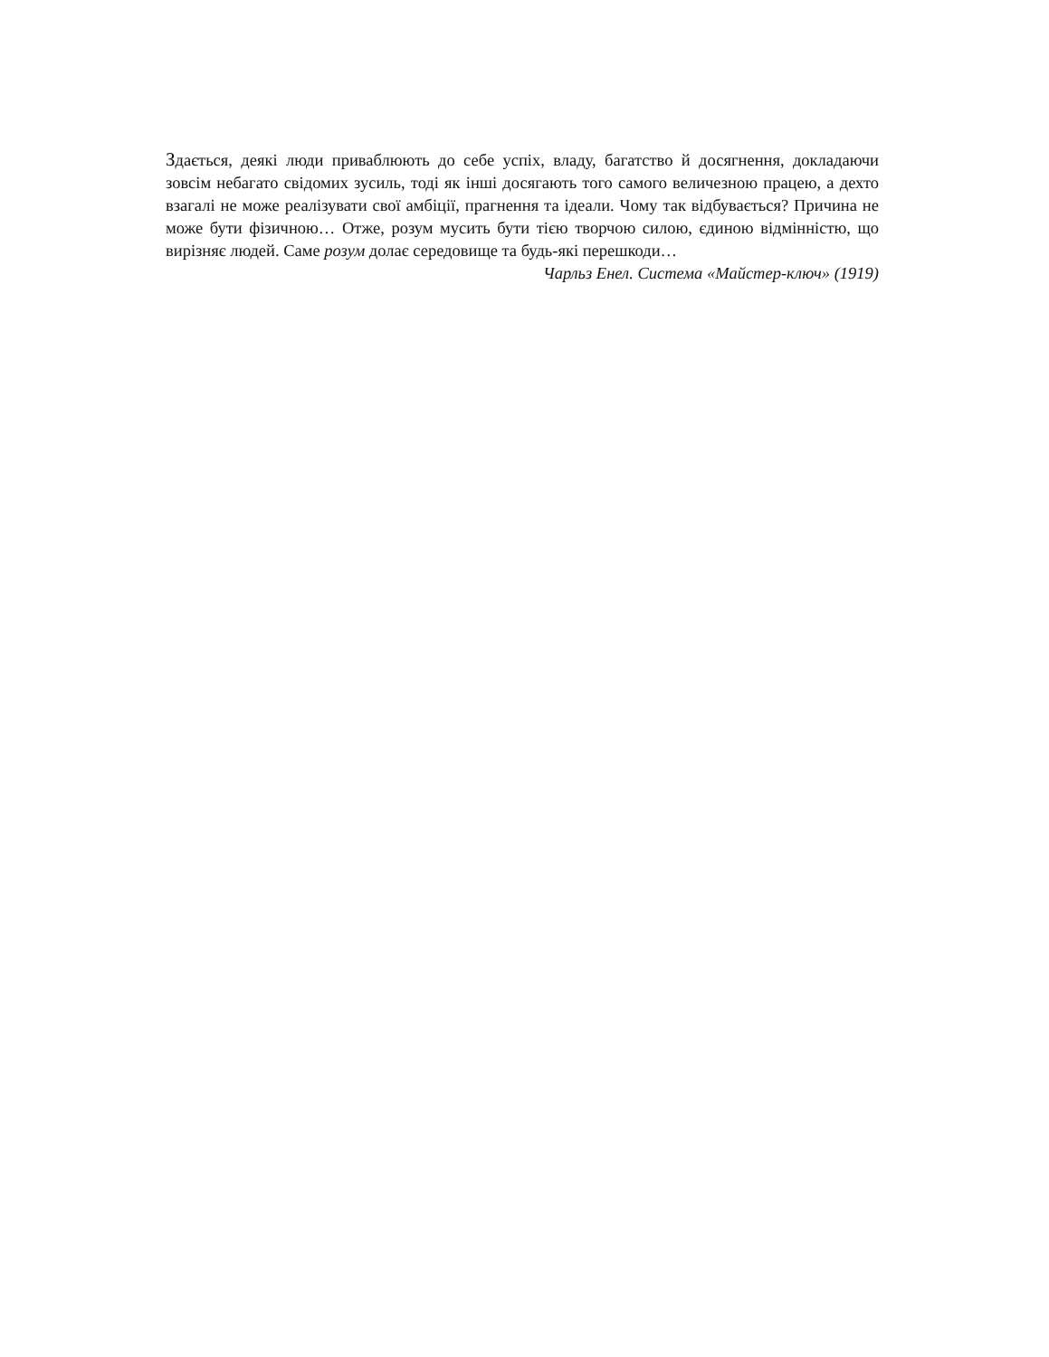Здається, деякі люди приваблюють до себе успіх, владу, багатство й досягнення, докладаючи зовсім небагато свідомих зусиль, тоді як інші досягають того самого величезною працею, а дехто взагалі не може реалізувати свої амбіції, прагнення та ідеали. Чому так відбувається? Причина не може бути фізичною… Отже, розум мусить бути тією творчою силою, єдиною відмінністю, що вирізняє людей. Саме розум долає середовище та будь-які перешкоди…
Чарльз Енел. Система «Майстер-ключ» (1919)